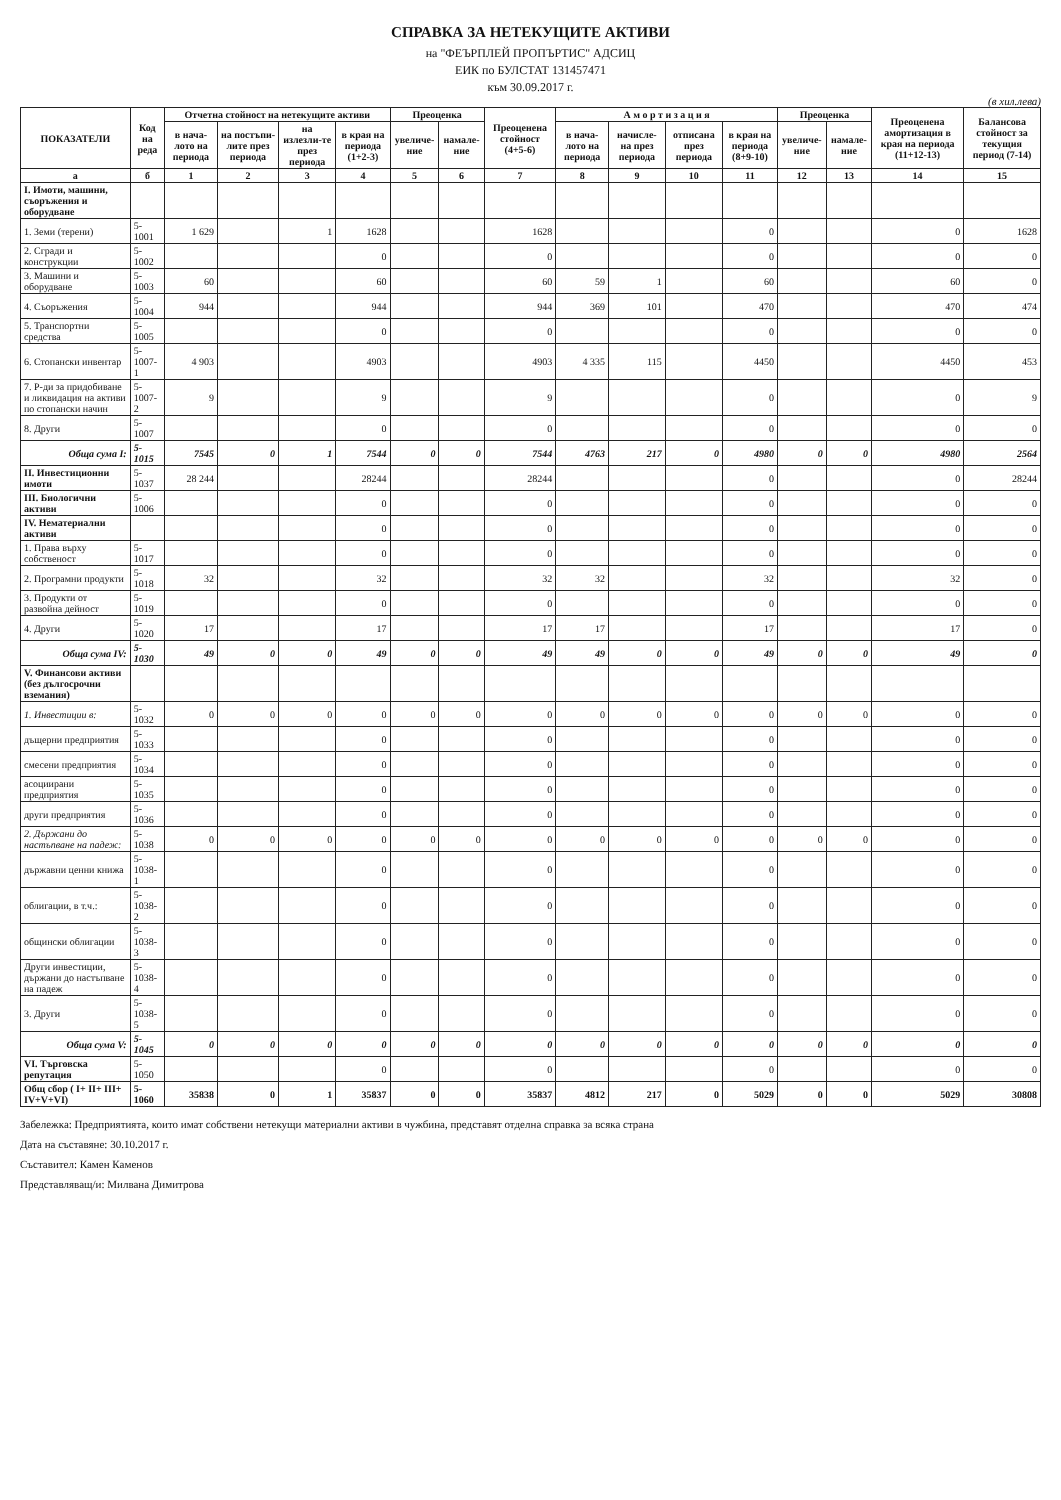СПРАВКА ЗА НЕТЕКУЩИТЕ АКТИВИ
на "ФЕЪРПЛЕЙ ПРОПЪРТИС" АДСИЦ
ЕИК по БУЛСТАТ 131457471
към 30.09.2017 г.
(в хил.лева)
| ПОКАЗАТЕЛИ | Код на реда | Отчетна стойност на нетекущите активи | | | | Преоценка | | Преоценена стойност (4+5-6) | А м о р т и з а ц и я | | | | Преоценка | | Преоценена амортизация в края на периода (11+12-13) | Балансова стойност за текущия период (7-14) |
| --- | --- | --- | --- | --- | --- | --- | --- | --- | --- | --- | --- | --- | --- | --- | --- | --- |
| | | в нача-лото на периода | на постъпи-лите през периода | на излезли-те през периода | в края на периода (1+2-3) | увеличе-ние | намале-ние | | в нача-лото на периода | начисле-на през периода | отписана през периода | в края на периода (8+9-10) | увеличе-ние | намале-ние | | |
| а | б | 1 | 2 | 3 | 4 | 5 | 6 | 7 | 8 | 9 | 10 | 11 | 12 | 13 | 14 | 15 |
| I. Имоти, машини, съоръжения и оборудване | | | | | | | | | | | | | | | | |
| 1. Земи (терени) | 5-1001 | 1 629 | | 1 | 1628 | | | 1628 | | | | 0 | | | 0 | 1628 |
| 2. Сгради и конструкции | 5-1002 | | | | 0 | | | 0 | | | | 0 | | | 0 | 0 |
| 3. Машини и оборудване | 5-1003 | 60 | | | 60 | | | 60 | 59 | 1 | | 60 | | | 60 | 0 |
| 4. Съоръжения | 5-1004 | 944 | | | 944 | | | 944 | 369 | 101 | | 470 | | | 470 | 474 |
| 5. Транспортни средства | 5-1005 | | | | 0 | | | 0 | | | | 0 | | | 0 | 0 |
| 6. Стопански инвентар | 5-1007-1 | 4 903 | | | 4903 | | | 4903 | 4 335 | 115 | | 4450 | | | 4450 | 453 |
| 7. Р-ди за придобиване и ликвидация на активи по стопански начин | 5-1007-2 | 9 | | | 9 | | | 9 | | | | 0 | | | 0 | 9 |
| 8. Други | 5-1007 | | | | 0 | | | 0 | | | | 0 | | | 0 | 0 |
| Обща сума I: | 5-1015 | 7545 | 0 | 1 | 7544 | 0 | 0 | 7544 | 4763 | 217 | 0 | 4980 | 0 | 0 | 4980 | 2564 |
| II. Инвестиционни имоти | 5-1037 | 28 244 | | | 28244 | | | 28244 | | | | 0 | | | 0 | 28244 |
| III. Биологични активи | 5-1006 | | | | 0 | | | 0 | | | | 0 | | | 0 | 0 |
| IV. Нематериални активи | | | | | 0 | | | 0 | | | | 0 | | | 0 | 0 |
| 1. Права върху собственост | 5-1017 | | | | 0 | | | 0 | | | | 0 | | | 0 | 0 |
| 2. Програмни продукти | 5-1018 | 32 | | | 32 | | | 32 | 32 | | | 32 | | | 32 | 0 |
| 3. Продукти от развойна дейност | 5-1019 | | | | 0 | | | 0 | | | | 0 | | | 0 | 0 |
| 4. Други | 5-1020 | 17 | | | 17 | | | 17 | 17 | | | 17 | | | 17 | 0 |
| Обща сума IV: | 5-1030 | 49 | 0 | 0 | 49 | 0 | 0 | 49 | 49 | 0 | 0 | 49 | 0 | 0 | 49 | 0 |
| V. Финансови активи (без дългосрочни вземания) | | | | | | | | | | | | | | | | |
| 1. Инвестиции в: | 5-1032 | 0 | 0 | 0 | 0 | 0 | 0 | 0 | 0 | 0 | 0 | 0 | 0 | 0 | 0 | 0 |
| дъщерни предприятия | 5-1033 | | | | 0 | | | 0 | | | | 0 | | | 0 | 0 |
| смесени предприятия | 5-1034 | | | | 0 | | | 0 | | | | 0 | | | 0 | 0 |
| асоциирани предприятия | 5-1035 | | | | 0 | | | 0 | | | | 0 | | | 0 | 0 |
| други предприятия | 5-1036 | | | | 0 | | | 0 | | | | 0 | | | 0 | 0 |
| 2. Държани до настъпване на падеж: | 5-1038 | 0 | 0 | 0 | 0 | 0 | 0 | 0 | 0 | 0 | 0 | 0 | 0 | 0 | 0 | 0 |
| държавни ценни книжа | 5-1038-1 | | | | 0 | | | 0 | | | | 0 | | | 0 | 0 |
| облигации, в т.ч.: | 5-1038-2 | | | | 0 | | | 0 | | | | 0 | | | 0 | 0 |
| общински облигации | 5-1038-3 | | | | 0 | | | 0 | | | | 0 | | | 0 | 0 |
| Други инвестиции, държани до настъпване на падеж | 5-1038-4 | | | | 0 | | | 0 | | | | 0 | | | 0 | 0 |
| 3. Други | 5-1038-5 | | | | 0 | | | 0 | | | | 0 | | | 0 | 0 |
| Обща сума V: | 5-1045 | 0 | 0 | 0 | 0 | 0 | 0 | 0 | 0 | 0 | 0 | 0 | 0 | 0 | 0 | 0 |
| VI. Търговска репутация | 5-1050 | | | | 0 | | | 0 | | | | 0 | | | 0 | 0 |
| Общ сбор ( I+ II+ III+ IV+V+VI) | 5-1060 | 35838 | 0 | 1 | 35837 | 0 | 0 | 35837 | 4812 | 217 | 0 | 5029 | 0 | 0 | 5029 | 30808 |
Забележка: Предприятията, които имат собствени нетекущи материални активи в чужбина, представят отделна справка за всяка страна
Дата на съставяне: 30.10.2017 г.
Съставител: Камен Каменов
Представляващ/и: Милвана Димитрова